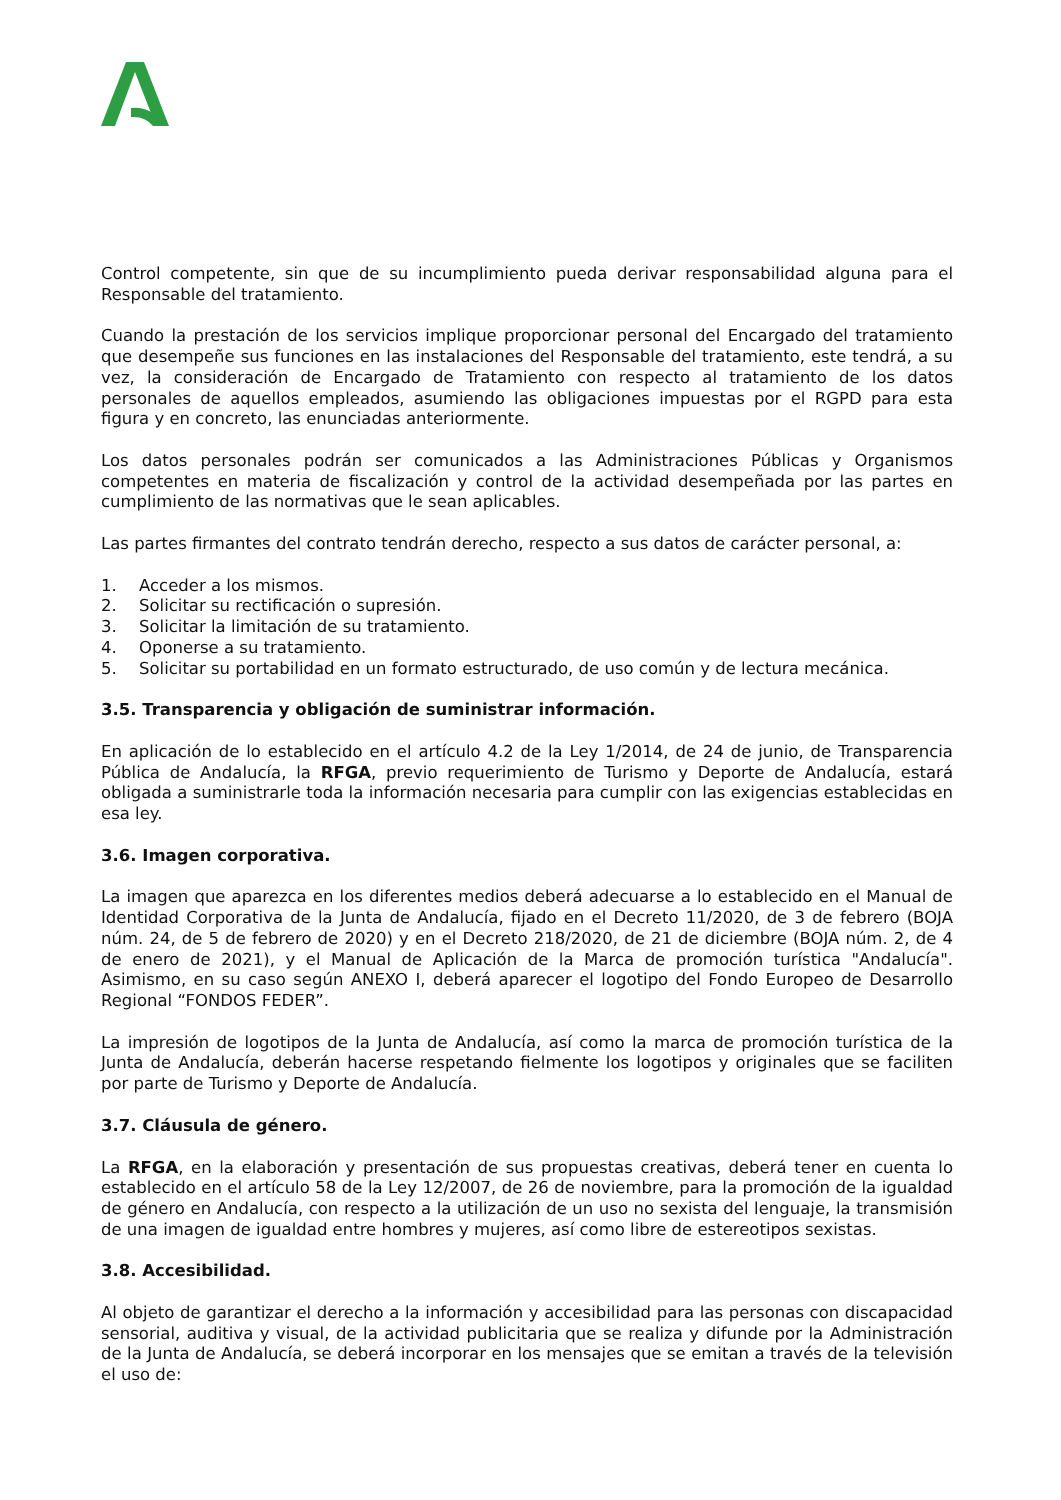Control competente, sin que de su incumplimiento pueda derivar responsabilidad alguna para el Responsable del tratamiento.
Cuando la prestación de los servicios implique proporcionar personal del Encargado del tratamiento que desempeñe sus funciones en las instalaciones del Responsable del tratamiento, este tendrá, a su vez, la consideración de Encargado de Tratamiento con respecto al tratamiento de los datos personales de aquellos empleados, asumiendo las obligaciones impuestas por el RGPD para esta figura y en concreto, las enunciadas anteriormente.
Los datos personales podrán ser comunicados a las Administraciones Públicas y Organismos competentes en materia de fiscalización y control de la actividad desempeñada por las partes en cumplimiento de las normativas que le sean aplicables.
Las partes firmantes del contrato tendrán derecho, respecto a sus datos de carácter personal, a:
1. Acceder a los mismos.
2. Solicitar su rectificación o supresión.
3. Solicitar la limitación de su tratamiento.
4. Oponerse a su tratamiento.
5. Solicitar su portabilidad en un formato estructurado, de uso común y de lectura mecánica.
3.5. Transparencia y obligación de suministrar información.
En aplicación de lo establecido en el artículo 4.2 de la Ley 1/2014, de 24 de junio, de Transparencia Pública de Andalucía, la RFGA, previo requerimiento de Turismo y Deporte de Andalucía, estará obligada a suministrarle toda la información necesaria para cumplir con las exigencias establecidas en esa ley.
3.6. Imagen corporativa.
La imagen que aparezca en los diferentes medios deberá adecuarse a lo establecido en el Manual de Identidad Corporativa de la Junta de Andalucía, fijado en el Decreto 11/2020, de 3 de febrero (BOJA núm. 24, de 5 de febrero de 2020) y en el Decreto 218/2020, de 21 de diciembre (BOJA núm. 2, de 4 de enero de 2021), y el Manual de Aplicación de la Marca de promoción turística "Andalucía". Asimismo, en su caso según ANEXO I, deberá aparecer el logotipo del Fondo Europeo de Desarrollo Regional “FONDOS FEDER”.
La impresión de logotipos de la Junta de Andalucía, así como la marca de promoción turística de la Junta de Andalucía, deberán hacerse respetando fielmente los logotipos y originales que se faciliten por parte de Turismo y Deporte de Andalucía.
3.7. Cláusula de género.
La RFGA, en la elaboración y presentación de sus propuestas creativas, deberá tener en cuenta lo establecido en el artículo 58 de la Ley 12/2007, de 26 de noviembre, para la promoción de la igualdad de género en Andalucía, con respecto a la utilización de un uso no sexista del lenguaje, la transmisión de una imagen de igualdad entre hombres y mujeres, así como libre de estereotipos sexistas.
3.8. Accesibilidad.
Al objeto de garantizar el derecho a la información y accesibilidad para las personas con discapacidad sensorial, auditiva y visual, de la actividad publicitaria que se realiza y difunde por la Administración de la Junta de Andalucía, se deberá incorporar en los mensajes que se emitan a través de la televisión el uso de: